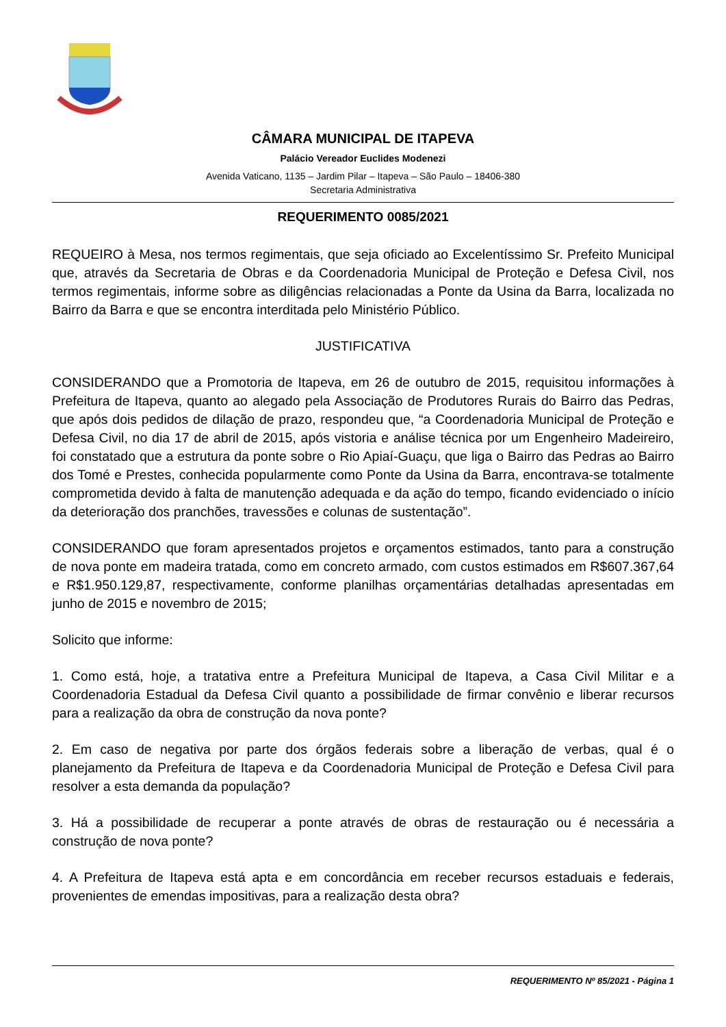CÂMARA MUNICIPAL DE ITAPEVA
Palácio Vereador Euclides Modenezi
Avenida Vaticano, 1135 – Jardim Pilar – Itapeva – São Paulo – 18406-380
Secretaria Administrativa
REQUERIMENTO 0085/2021
REQUEIRO à Mesa, nos termos regimentais, que seja oficiado ao Excelentíssimo Sr. Prefeito Municipal que, através da Secretaria de Obras e da Coordenadoria Municipal de Proteção e Defesa Civil, nos termos regimentais, informe sobre as diligências relacionadas a Ponte da Usina da Barra, localizada no Bairro da Barra e que se encontra interditada pelo Ministério Público.
JUSTIFICATIVA
CONSIDERANDO que a Promotoria de Itapeva, em 26 de outubro de 2015, requisitou informações à Prefeitura de Itapeva, quanto ao alegado pela Associação de Produtores Rurais do Bairro das Pedras, que após dois pedidos de dilação de prazo, respondeu que, “a Coordenadoria Municipal de Proteção e Defesa Civil, no dia 17 de abril de 2015, após vistoria e análise técnica por um Engenheiro Madeireiro, foi constatado que a estrutura da ponte sobre o Rio Apiaí-Guaçu, que liga o Bairro das Pedras ao Bairro dos Tomé e Prestes, conhecida popularmente como Ponte da Usina da Barra, encontrava-se totalmente comprometida devido à falta de manutenção adequada e da ação do tempo, ficando evidenciado o início da deterioração dos pranchões, travessões e colunas de sustentação”.
CONSIDERANDO que foram apresentados projetos e orçamentos estimados, tanto para a construção de nova ponte em madeira tratada, como em concreto armado, com custos estimados em R$607.367,64 e R$1.950.129,87, respectivamente, conforme planilhas orçamentárias detalhadas apresentadas em junho de 2015 e novembro de 2015;
Solicito que informe:
1. Como está, hoje, a tratativa entre a Prefeitura Municipal de Itapeva, a Casa Civil Militar e a Coordenadoria Estadual da Defesa Civil quanto a possibilidade de firmar convênio e liberar recursos para a realização da obra de construção da nova ponte?
2. Em caso de negativa por parte dos órgãos federais sobre a liberação de verbas, qual é o planejamento da Prefeitura de Itapeva e da Coordenadoria Municipal de Proteção e Defesa Civil para resolver a esta demanda da população?
3. Há a possibilidade de recuperar a ponte através de obras de restauração ou é necessária a construção de nova ponte?
4. A Prefeitura de Itapeva está apta e em concordância em receber recursos estaduais e federais, provenientes de emendas impositivas, para a realização desta obra?
REQUERIMENTO Nº 85/2021 - Página 1